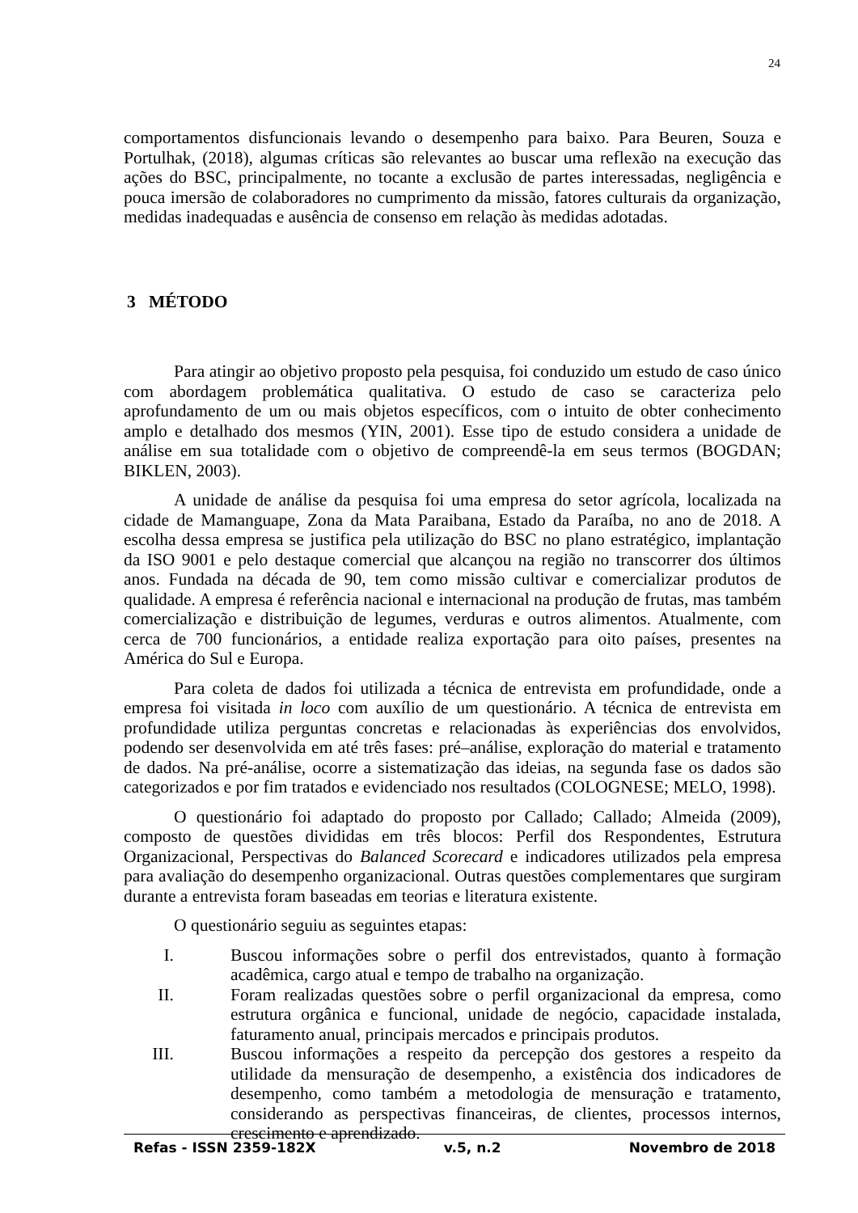24
comportamentos disfuncionais levando o desempenho para baixo. Para Beuren, Souza e Portulhak, (2018), algumas críticas são relevantes ao buscar uma reflexão na execução das ações do BSC, principalmente, no tocante a exclusão de partes interessadas, negligência e pouca imersão de colaboradores no cumprimento da missão, fatores culturais da organização, medidas inadequadas e ausência de consenso em relação às medidas adotadas.
3 MÉTODO
Para atingir ao objetivo proposto pela pesquisa, foi conduzido um estudo de caso único com abordagem problemática qualitativa. O estudo de caso se caracteriza pelo aprofundamento de um ou mais objetos específicos, com o intuito de obter conhecimento amplo e detalhado dos mesmos (YIN, 2001). Esse tipo de estudo considera a unidade de análise em sua totalidade com o objetivo de compreendê-la em seus termos (BOGDAN; BIKLEN, 2003).
A unidade de análise da pesquisa foi uma empresa do setor agrícola, localizada na cidade de Mamanguape, Zona da Mata Paraibana, Estado da Paraíba, no ano de 2018. A escolha dessa empresa se justifica pela utilização do BSC no plano estratégico, implantação da ISO 9001 e pelo destaque comercial que alcançou na região no transcorrer dos últimos anos. Fundada na década de 90, tem como missão cultivar e comercializar produtos de qualidade. A empresa é referência nacional e internacional na produção de frutas, mas também comercialização e distribuição de legumes, verduras e outros alimentos. Atualmente, com cerca de 700 funcionários, a entidade realiza exportação para oito países, presentes na América do Sul e Europa.
Para coleta de dados foi utilizada a técnica de entrevista em profundidade, onde a empresa foi visitada in loco com auxílio de um questionário. A técnica de entrevista em profundidade utiliza perguntas concretas e relacionadas às experiências dos envolvidos, podendo ser desenvolvida em até três fases: pré–análise, exploração do material e tratamento de dados. Na pré-análise, ocorre a sistematização das ideias, na segunda fase os dados são categorizados e por fim tratados e evidenciado nos resultados (COLOGNESE; MELO, 1998).
O questionário foi adaptado do proposto por Callado; Callado; Almeida (2009), composto de questões divididas em três blocos: Perfil dos Respondentes, Estrutura Organizacional, Perspectivas do Balanced Scorecard e indicadores utilizados pela empresa para avaliação do desempenho organizacional. Outras questões complementares que surgiram durante a entrevista foram baseadas em teorias e literatura existente.
O questionário seguiu as seguintes etapas:
I. Buscou informações sobre o perfil dos entrevistados, quanto à formação acadêmica, cargo atual e tempo de trabalho na organização.
II. Foram realizadas questões sobre o perfil organizacional da empresa, como estrutura orgânica e funcional, unidade de negócio, capacidade instalada, faturamento anual, principais mercados e principais produtos.
III. Buscou informações a respeito da percepção dos gestores a respeito da utilidade da mensuração de desempenho, a existência dos indicadores de desempenho, como também a metodologia de mensuração e tratamento, considerando as perspectivas financeiras, de clientes, processos internos, crescimento e aprendizado.
Refas - ISSN 2359-182X v.5, n.2 Novembro de 2018